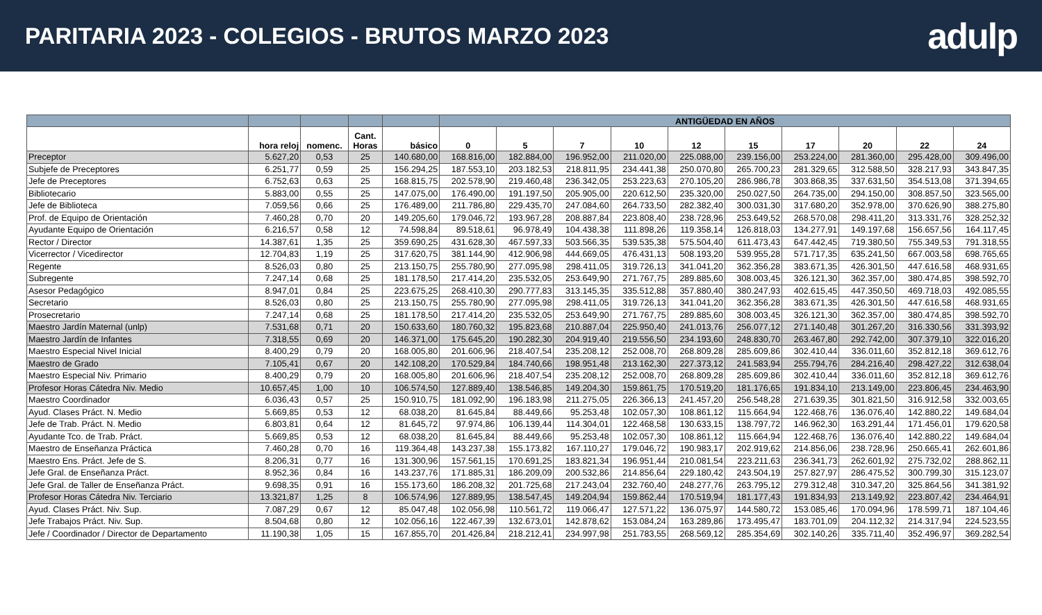PARITARIA 2023 - COLEGIOS - BRUTOS MARZO 2023
adulp
| | | | | | ANTIGÜEDAD EN AÑOS | | | | | | | | | |
| --- | --- | --- | --- | --- | --- | --- | --- | --- | --- | --- | --- | --- | --- | --- |
| | hora reloj | nomenc. | Cant. Horas | básico | 0 | 5 | 7 | 10 | 12 | 15 | 17 | 20 | 22 | 24 |
| Preceptor | 5.627,20 | 0,53 | 25 | 140.680,00 | 168.816,00 | 182.884,00 | 196.952,00 | 211.020,00 | 225.088,00 | 239.156,00 | 253.224,00 | 281.360,00 | 295.428,00 | 309.496,00 |
| Subjefe de Preceptores | 6.251,77 | 0,59 | 25 | 156.294,25 | 187.553,10 | 203.182,53 | 218.811,95 | 234.441,38 | 250.070,80 | 265.700,23 | 281.329,65 | 312.588,50 | 328.217,93 | 343.847,35 |
| Jefe de Preceptores | 6.752,63 | 0,63 | 25 | 168.815,75 | 202.578,90 | 219.460,48 | 236.342,05 | 253.223,63 | 270.105,20 | 286.986,78 | 303.868,35 | 337.631,50 | 354.513,08 | 371.394,65 |
| Bibliotecario | 5.883,00 | 0,55 | 25 | 147.075,00 | 176.490,00 | 191.197,50 | 205.905,00 | 220.612,50 | 235.320,00 | 250.027,50 | 264.735,00 | 294.150,00 | 308.857,50 | 323.565,00 |
| Jefe de Biblioteca | 7.059,56 | 0,66 | 25 | 176.489,00 | 211.786,80 | 229.435,70 | 247.084,60 | 264.733,50 | 282.382,40 | 300.031,30 | 317.680,20 | 352.978,00 | 370.626,90 | 388.275,80 |
| Prof. de Equipo de Orientación | 7.460,28 | 0,70 | 20 | 149.205,60 | 179.046,72 | 193.967,28 | 208.887,84 | 223.808,40 | 238.728,96 | 253.649,52 | 268.570,08 | 298.411,20 | 313.331,76 | 328.252,32 |
| Ayudante Equipo de Orientación | 6.216,57 | 0,58 | 12 | 74.598,84 | 89.518,61 | 96.978,49 | 104.438,38 | 111.898,26 | 119.358,14 | 126.818,03 | 134.277,91 | 149.197,68 | 156.657,56 | 164.117,45 |
| Rector / Director | 14.387,61 | 1,35 | 25 | 359.690,25 | 431.628,30 | 467.597,33 | 503.566,35 | 539.535,38 | 575.504,40 | 611.473,43 | 647.442,45 | 719.380,50 | 755.349,53 | 791.318,55 |
| Vicerrector / Vicedirector | 12.704,83 | 1,19 | 25 | 317.620,75 | 381.144,90 | 412.906,98 | 444.669,05 | 476.431,13 | 508.193,20 | 539.955,28 | 571.717,35 | 635.241,50 | 667.003,58 | 698.765,65 |
| Regente | 8.526,03 | 0,80 | 25 | 213.150,75 | 255.780,90 | 277.095,98 | 298.411,05 | 319.726,13 | 341.041,20 | 362.356,28 | 383.671,35 | 426.301,50 | 447.616,58 | 468.931,65 |
| Subregente | 7.247,14 | 0,68 | 25 | 181.178,50 | 217.414,20 | 235.532,05 | 253.649,90 | 271.767,75 | 289.885,60 | 308.003,45 | 326.121,30 | 362.357,00 | 380.474,85 | 398.592,70 |
| Asesor Pedagógico | 8.947,01 | 0,84 | 25 | 223.675,25 | 268.410,30 | 290.777,83 | 313.145,35 | 335.512,88 | 357.880,40 | 380.247,93 | 402.615,45 | 447.350,50 | 469.718,03 | 492.085,55 |
| Secretario | 8.526,03 | 0,80 | 25 | 213.150,75 | 255.780,90 | 277.095,98 | 298.411,05 | 319.726,13 | 341.041,20 | 362.356,28 | 383.671,35 | 426.301,50 | 447.616,58 | 468.931,65 |
| Prosecretario | 7.247,14 | 0,68 | 25 | 181.178,50 | 217.414,20 | 235.532,05 | 253.649,90 | 271.767,75 | 289.885,60 | 308.003,45 | 326.121,30 | 362.357,00 | 380.474,85 | 398.592,70 |
| Maestro Jardín Maternal (unlp) | 7.531,68 | 0,71 | 20 | 150.633,60 | 180.760,32 | 195.823,68 | 210.887,04 | 225.950,40 | 241.013,76 | 256.077,12 | 271.140,48 | 301.267,20 | 316.330,56 | 331.393,92 |
| Maestro Jardín de Infantes | 7.318,55 | 0,69 | 20 | 146.371,00 | 175.645,20 | 190.282,30 | 204.919,40 | 219.556,50 | 234.193,60 | 248.830,70 | 263.467,80 | 292.742,00 | 307.379,10 | 322.016,20 |
| Maestro Especial Nivel Inicial | 8.400,29 | 0,79 | 20 | 168.005,80 | 201.606,96 | 218.407,54 | 235.208,12 | 252.008,70 | 268.809,28 | 285.609,86 | 302.410,44 | 336.011,60 | 352.812,18 | 369.612,76 |
| Maestro de Grado | 7.105,41 | 0,67 | 20 | 142.108,20 | 170.529,84 | 184.740,66 | 198.951,48 | 213.162,30 | 227.373,12 | 241.583,94 | 255.794,76 | 284.216,40 | 298.427,22 | 312.638,04 |
| Maestro Especial Niv. Primario | 8.400,29 | 0,79 | 20 | 168.005,80 | 201.606,96 | 218.407,54 | 235.208,12 | 252.008,70 | 268.809,28 | 285.609,86 | 302.410,44 | 336.011,60 | 352.812,18 | 369.612,76 |
| Profesor Horas Cátedra Niv. Medio | 10.657,45 | 1,00 | 10 | 106.574,50 | 127.889,40 | 138.546,85 | 149.204,30 | 159.861,75 | 170.519,20 | 181.176,65 | 191.834,10 | 213.149,00 | 223.806,45 | 234.463,90 |
| Maestro Coordinador | 6.036,43 | 0,57 | 25 | 150.910,75 | 181.092,90 | 196.183,98 | 211.275,05 | 226.366,13 | 241.457,20 | 256.548,28 | 271.639,35 | 301.821,50 | 316.912,58 | 332.003,65 |
| Ayud. Clases Práct. N. Medio | 5.669,85 | 0,53 | 12 | 68.038,20 | 81.645,84 | 88.449,66 | 95.253,48 | 102.057,30 | 108.861,12 | 115.664,94 | 122.468,76 | 136.076,40 | 142.880,22 | 149.684,04 |
| Jefe de Trab. Práct. N. Medio | 6.803,81 | 0,64 | 12 | 81.645,72 | 97.974,86 | 106.139,44 | 114.304,01 | 122.468,58 | 130.633,15 | 138.797,72 | 146.962,30 | 163.291,44 | 171.456,01 | 179.620,58 |
| Ayudante Tco. de Trab. Práct. | 5.669,85 | 0,53 | 12 | 68.038,20 | 81.645,84 | 88.449,66 | 95.253,48 | 102.057,30 | 108.861,12 | 115.664,94 | 122.468,76 | 136.076,40 | 142.880,22 | 149.684,04 |
| Maestro de Enseñanza Práctica | 7.460,28 | 0,70 | 16 | 119.364,48 | 143.237,38 | 155.173,82 | 167.110,27 | 179.046,72 | 190.983,17 | 202.919,62 | 214.856,06 | 238.728,96 | 250.665,41 | 262.601,86 |
| Maestro Ens. Práct. Jefe de S. | 8.206,31 | 0,77 | 16 | 131.300,96 | 157.561,15 | 170.691,25 | 183.821,34 | 196.951,44 | 210.081,54 | 223.211,63 | 236.341,73 | 262.601,92 | 275.732,02 | 288.862,11 |
| Jefe Gral. de Enseñanza Práct. | 8.952,36 | 0,84 | 16 | 143.237,76 | 171.885,31 | 186.209,09 | 200.532,86 | 214.856,64 | 229.180,42 | 243.504,19 | 257.827,97 | 286.475,52 | 300.799,30 | 315.123,07 |
| Jefe Gral. de Taller de Enseñanza Práct. | 9.698,35 | 0,91 | 16 | 155.173,60 | 186.208,32 | 201.725,68 | 217.243,04 | 232.760,40 | 248.277,76 | 263.795,12 | 279.312,48 | 310.347,20 | 325.864,56 | 341.381,92 |
| Profesor Horas Cátedra Niv. Terciario | 13.321,87 | 1,25 | 8 | 106.574,96 | 127.889,95 | 138.547,45 | 149.204,94 | 159.862,44 | 170.519,94 | 181.177,43 | 191.834,93 | 213.149,92 | 223.807,42 | 234.464,91 |
| Ayud. Clases Práct. Niv. Sup. | 7.087,29 | 0,67 | 12 | 85.047,48 | 102.056,98 | 110.561,72 | 119.066,47 | 127.571,22 | 136.075,97 | 144.580,72 | 153.085,46 | 170.094,96 | 178.599,71 | 187.104,46 |
| Jefe Trabajos Práct. Niv. Sup. | 8.504,68 | 0,80 | 12 | 102.056,16 | 122.467,39 | 132.673,01 | 142.878,62 | 153.084,24 | 163.289,86 | 173.495,47 | 183.701,09 | 204.112,32 | 214.317,94 | 224.523,55 |
| Jefe / Coordinador / Director de Departamento | 11.190,38 | 1,05 | 15 | 167.855,70 | 201.426,84 | 218.212,41 | 234.997,98 | 251.783,55 | 268.569,12 | 285.354,69 | 302.140,26 | 335.711,40 | 352.496,97 | 369.282,54 |